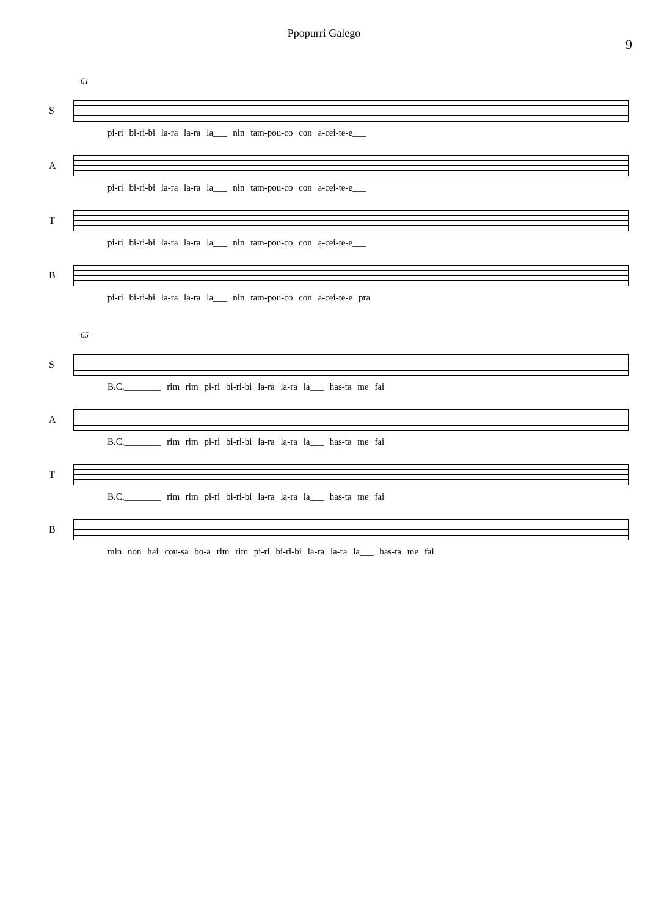Ppopurri Galego
9
61
S
pi-ri bi-ri-bi la-ra la-ra la___ nin tam-pou-co con a-cei-te-e___
A
pi-ri bi-ri-bi la-ra la-ra la___ nin tam-pou-co con a-cei-te-e___
T
pi-ri bi-ri-bi la-ra la-ra la___ nin tam-pou-co con a-cei-te-e___
B
pi-ri bi-ri-bi la-ra la-ra la___ nin tam-pou-co con a-cei-te-e pra
65
S
B.C.________ rim rim pi-ri bi-ri-bi la-ra la-ra la___ has-ta me fai
A
B.C.________ rim rim pi-ri bi-ri-bi la-ra la-ra la___ has-ta me fai
T
B.C.________ rim rim pi-ri bi-ri-bi la-ra la-ra la___ has-ta me fai
B
min non hai cou-sa bo-a rim rim pi-ri bi-ri-bi la-ra la-ra la___ has-ta me fai